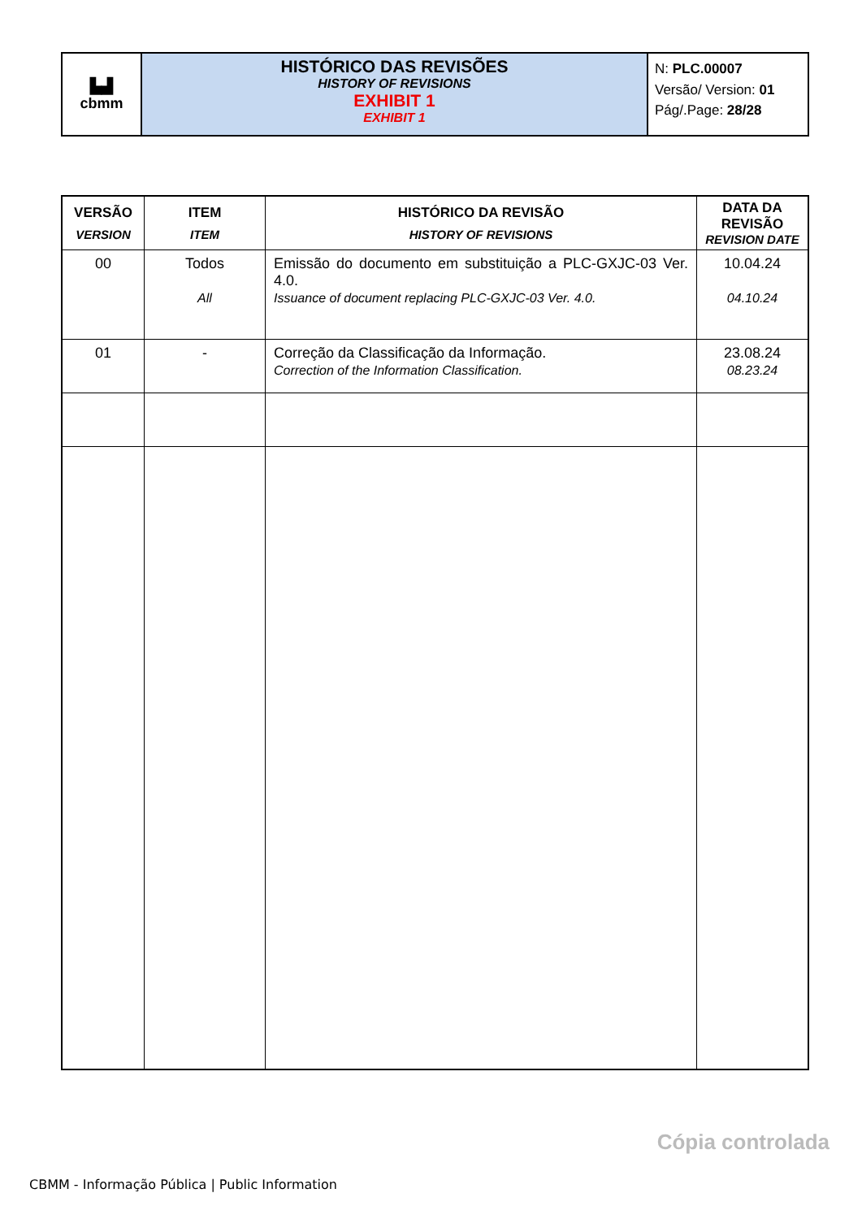| ▙▟ cbmm | HISTÓRICO DAS REVISÕES HISTORY OF REVISIONS EXHIBIT 1 EXHIBIT 1 | N: PLC.00007 Versão/ Version: 01 Pág/.Page: 28/28 |
| VERSÃO VERSION | ITEM ITEM | HISTÓRICO DA REVISÃO HISTORY OF REVISIONS | DATA DA REVISÃO REVISION DATE |
| --- | --- | --- | --- |
| 00 | Todos All | Emissão do documento em substituição a PLC-GXJC-03 Ver. 4.0. Issuance of document replacing PLC-GXJC-03 Ver. 4.0. | 10.04.24 04.10.24 |
| 01 | - | Correção da Classificação da Informação. Correction of the Information Classification. | 23.08.24 08.23.24 |
Cópia controlada
CBMM - Informação Pública | Public Information